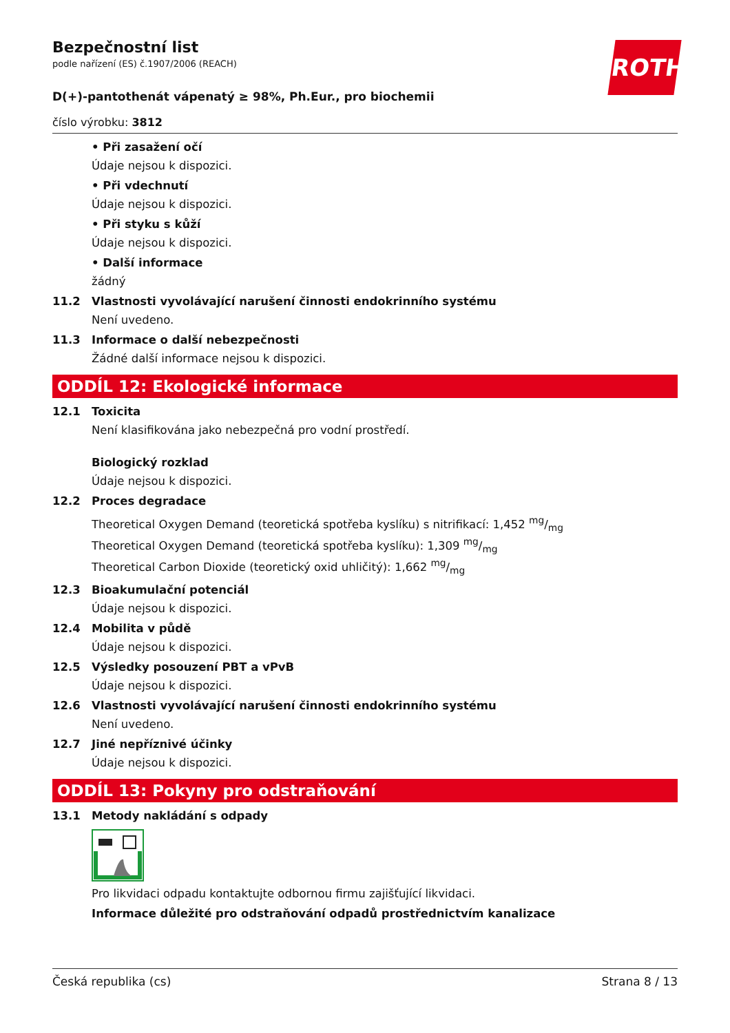ROTH
Bezpečnostní list
podle nařízení (ES) č.1907/2006 (REACH)
D(+)-pantothenát vápenatý ≥ 98%, Ph.Eur., pro biochemii
číslo výrobku: 3812
• Při zasažení očí
Údaje nejsou k dispozici.
• Při vdechnutí
Údaje nejsou k dispozici.
• Při styku s kůží
Údaje nejsou k dispozici.
• Další informace
žádný
11.2 Vlastnosti vyvolávající narušení činnosti endokrinního systému
Není uvedeno.
11.3 Informace o další nebezpečnosti
Žádné další informace nejsou k dispozici.
ODDÍL 12: Ekologické informace
12.1 Toxicita
Není klasifikována jako nebezpečná pro vodní prostředí.
Biologický rozklad
Údaje nejsou k dispozici.
12.2 Proces degradace
Theoretical Oxygen Demand (teoretická spotřeba kyslíku) s nitrifikací: 1,452 mg/mg
Theoretical Oxygen Demand (teoretická spotřeba kyslíku): 1,309 mg/mg
Theoretical Carbon Dioxide (teoretický oxid uhličitý): 1,662 mg/mg
12.3 Bioakumulační potenciál
Údaje nejsou k dispozici.
12.4 Mobilita v půdě
Údaje nejsou k dispozici.
12.5 Výsledky posouzení PBT a vPvB
Údaje nejsou k dispozici.
12.6 Vlastnosti vyvolávající narušení činnosti endokrinního systému
Není uvedeno.
12.7 Jiné nepříznivé účinky
Údaje nejsou k dispozici.
ODDÍL 13: Pokyny pro odstraňování
13.1 Metody nakládání s odpady
Pro likvidaci odpadu kontaktujte odbornou firmu zajišťující likvidaci.
Informace důležité pro odstraňování odpadů prostřednictvím kanalizace
Česká republika (cs) Strana 8 / 13